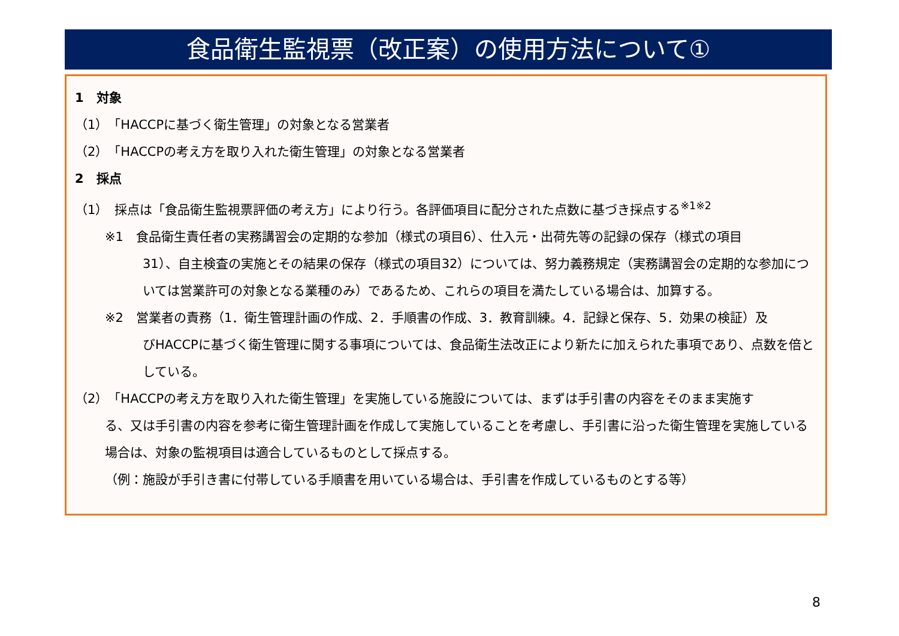食品衛生監視票（改正案）の使用方法について①
1　対象
（1）「HACCPに基づく衛生管理」の対象となる営業者
（2）「HACCPの考え方を取り入れた衛生管理」の対象となる営業者
2　採点
（1）　採点は「食品衛生監視票評価の考え方」により行う。各評価項目に配分された点数に基づき採点する<sup>※1※2</sup>
※1　食品衛生責任者の実務講習会の定期的な参加（様式の項目6）、仕入元・出荷先等の記録の保存（様式の項目
31）、自主検査の実施とその結果の保存（様式の項目32）については、努力義務規定（実務講習会の定期的な参加については営業許可の対象となる業種のみ）であるため、これらの項目を満たしている場合は、加算する。
※2　営業者の責務（1．衛生管理計画の作成、2．手順書の作成、3．教育訓練。4．記録と保存、5．効果の検証）及
びHACCPに基づく衛生管理に関する事項については、食品衛生法改正により新たに加えられた事項であり、点数を倍としている。
（2）「HACCPの考え方を取り入れた衛生管理」を実施している施設については、まずは手引書の内容をそのまま実施す
る、又は手引書の内容を参考に衛生管理計画を作成して実施していることを考慮し、手引書に沿った衛生管理を実施している場合は、対象の監視項目は適合しているものとして採点する。
（例：施設が手引き書に付帯している手順書を用いている場合は、手引書を作成しているものとする等）
8